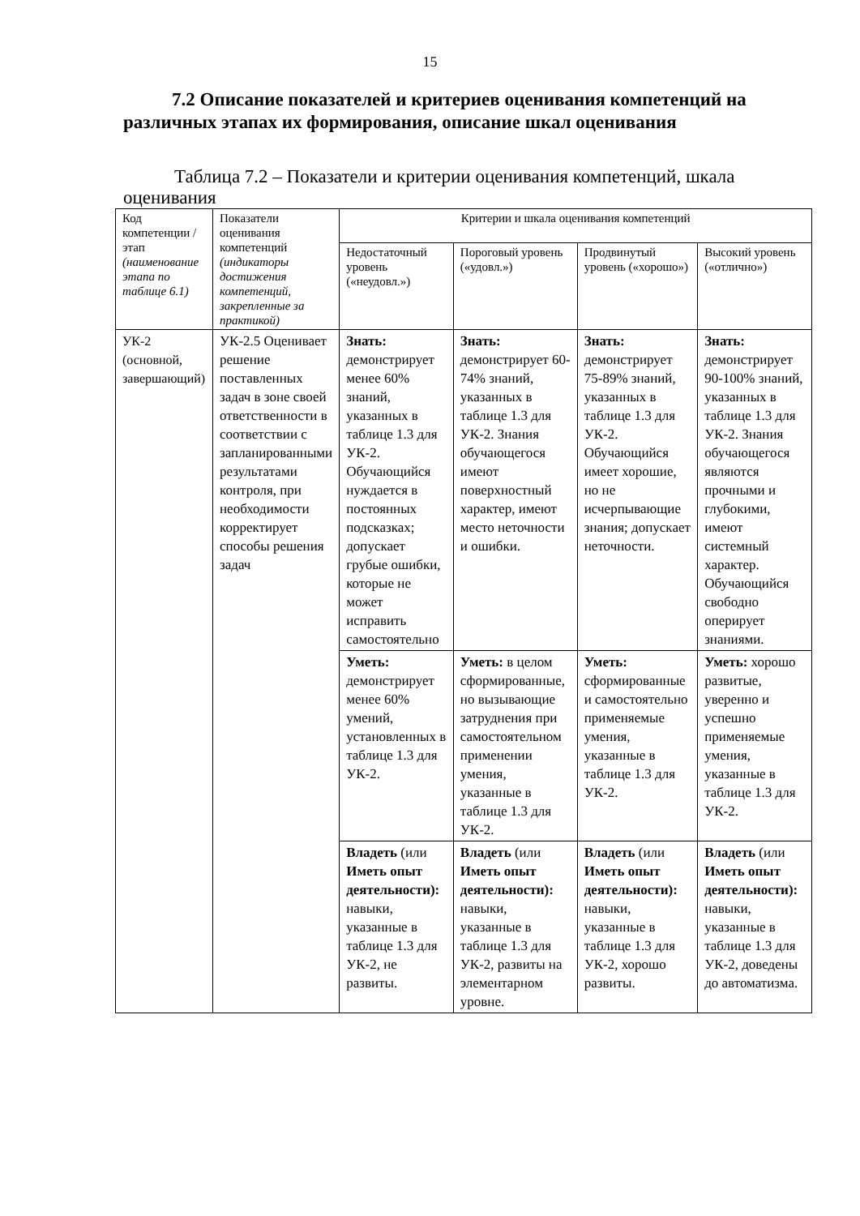15
7.2 Описание показателей и критериев оценивания компетенций на различных этапах их формирования, описание шкал оценивания
Таблица 7.2 – Показатели и критерии оценивания компетенций, шкала оценивания
| Код компетенции / этап (наименование этапа по таблице 6.1) | Показатели оценивания компетенций (индикаторы достижения компетенций, закрепленные за практикой) | Критерии и шкала оценивания компетенций | | | |
| | | Недостаточный уровень («неудовл.») | Пороговый уровень («удовл.») | Продвинутый уровень («хорошо») | Высокий уровень («отлично») |
| УК-2 (основной, завершающий) | УК-2.5 Оценивает решение поставленных задач в зоне своей ответственности в соответствии с запланированными результатами контроля, при необходимости корректирует способы решения задач | Знать: демонстрирует менее 60% знаний, указанных в таблице 1.3 для УК-2. Обучающийся нуждается в постоянных подсказках; допускает грубые ошибки, которые не может исправить самостоятельно | Знать: демонстрирует 60-74% знаний, указанных в таблице 1.3 для УК-2. Знания обучающегося имеют поверхностный характер, имеют место неточности и ошибки. | Знать: демонстрирует 75-89% знаний, указанных в таблице 1.3 для УК-2. Обучающийся имеет хорошие, но не исчерпывающие знания; допускает неточности. | Знать: демонстрирует 90-100% знаний, указанных в таблице 1.3 для УК-2. Знания обучающегося являются прочными и глубокими, имеют системный характер. Обучающийся свободно оперирует знаниями. |
| | | Уметь: демонстрирует менее 60% умений, установленных в таблице 1.3 для УК-2. | Уметь: в целом сформированные, но вызывающие затруднения при самостоятельном применении умения, указанные в таблице 1.3 для УК-2. | Уметь: сформированные и самостоятельно применяемые умения, указанные в таблице 1.3 для УК-2. | Уметь: хорошо развитые, уверенно и успешно применяемые умения, указанные в таблице 1.3 для УК-2. |
| | | Владеть (или Иметь опыт деятельности): навыки, указанные в таблице 1.3 для УК-2, не развиты. | Владеть (или Иметь опыт деятельности): навыки, указанные в таблице 1.3 для УК-2, развиты на элементарном уровне. | Владеть (или Иметь опыт деятельности): навыки, указанные в таблице 1.3 для УК-2, хорошо развиты. | Владеть (или Иметь опыт деятельности): навыки, указанные в таблице 1.3 для УК-2, доведены до автоматизма. |